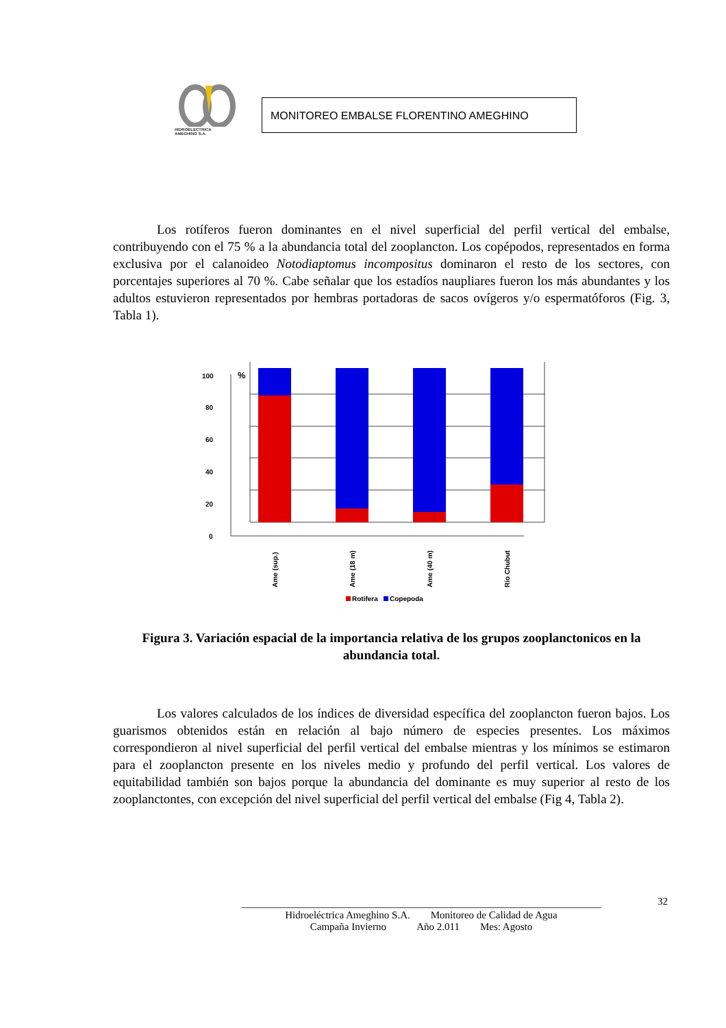HIDROELECTRICA
AMEGHINO S.A.
MONITOREO EMBALSE FLORENTINO AMEGHINO
Los rotíferos fueron dominantes en el nivel superficial del perfil vertical del embalse, contribuyendo con el 75 % a la abundancia total del zooplancton. Los copépodos, representados en forma exclusiva por el calanoideo Notodiaptomus incompositus dominaron el resto de los sectores, con porcentajes superiores al 70 %. Cabe señalar que los estadíos naupliares fueron los más abundantes y los adultos estuvieron representados por hembras portadoras de sacos ovígeros y/o espermatóforos (Fig. 3, Tabla 1).
0
20
40
60
80
100
%
Ame (sup.)
Ame (18 m)
Ame (40 m)
Río Chubut
Rotifera
Copepoda
Figura 3. Variación espacial de la importancia relativa de los grupos zooplanctonicos en la abundancia total.
Los valores calculados de los índices de diversidad específica del zooplancton fueron bajos. Los guarismos obtenidos están en relación al bajo número de especies presentes. Los máximos correspondieron al nivel superficial del perfil vertical del embalse mientras y los mínimos se estimaron para el zooplancton presente en los niveles medio y profundo del perfil vertical. Los valores de equitabilidad también son bajos porque la abundancia del dominante es muy superior al resto de los zooplanctontes, con excepción del nivel superficial del perfil vertical del embalse (Fig 4, Tabla 2).
32
______________________________________________________________________
Hidroeléctrica Ameghino S.A. Monitoreo de Calidad de Agua
Campaña Invierno Año 2.011 Mes: Agosto